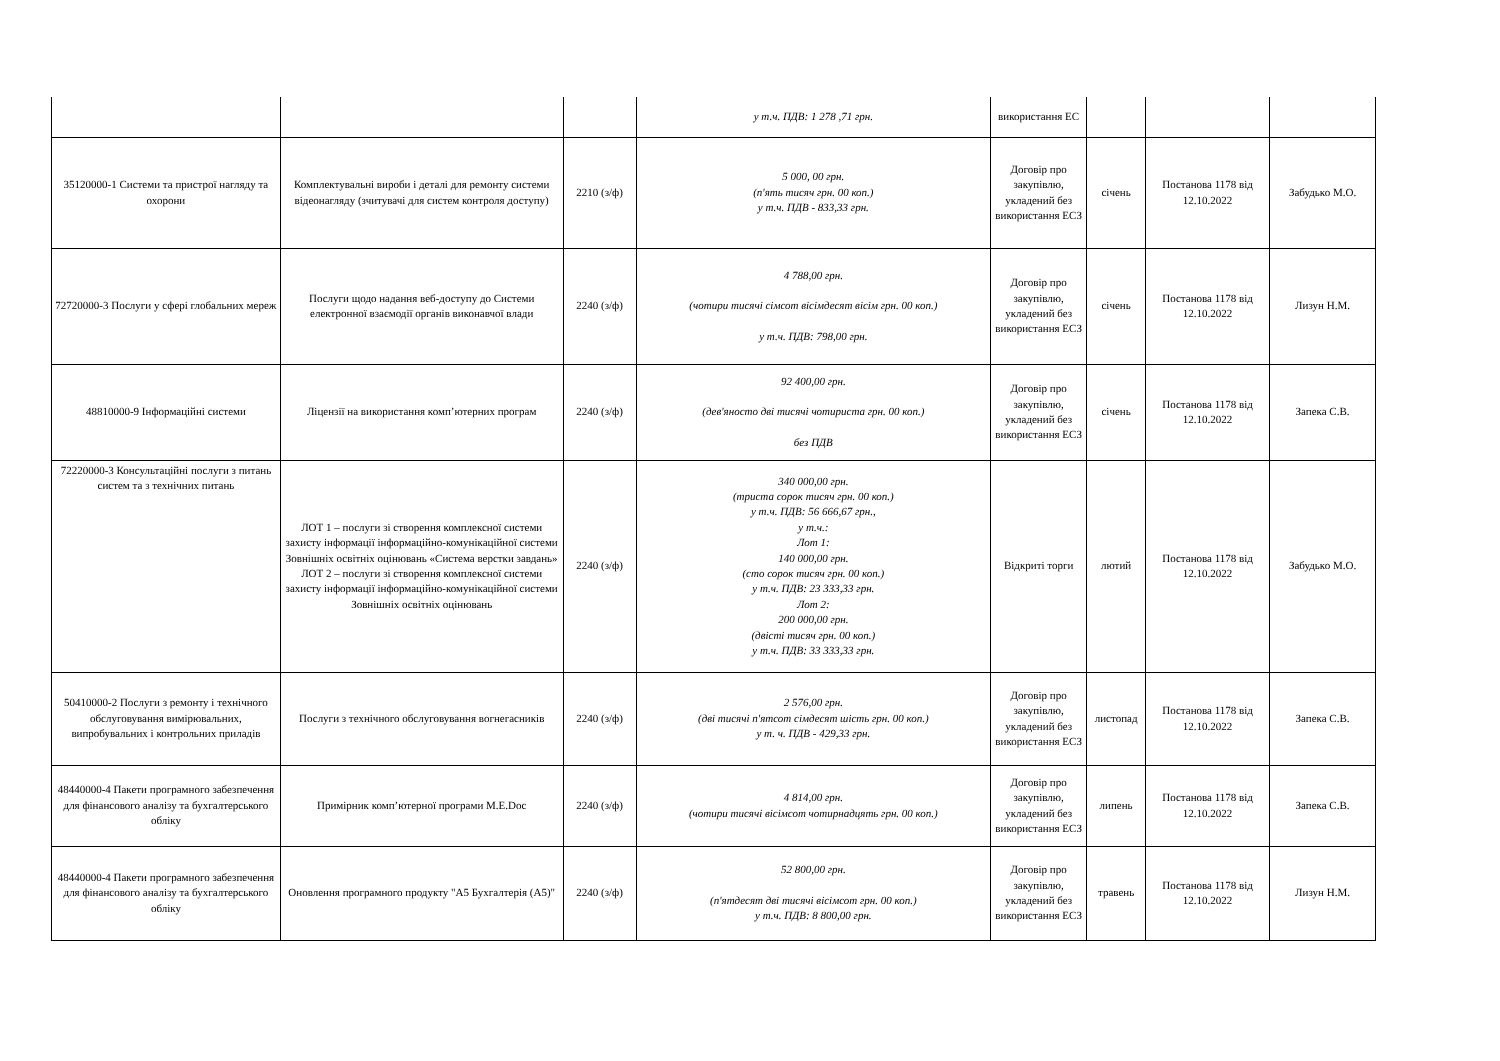| | | | у т.ч. ПДВ: 1 278 ,71 грн. | використання ЕС | | | |
| 35120000-1 Системи та пристрої нагляду та охорони | Комплектувальні вироби і деталі для ремонту системи відеонагляду (зчитувачі для систем контроля доступу) | 2210 (з/ф) | 5 000, 00 грн. (п'ять тисяч грн. 00 коп.) у т.ч. ПДВ - 833,33 грн. | Договір про закупівлю, укладений без використання ЕСЗ | січень | Постанова 1178 від 12.10.2022 | Забудько М.О. |
| 72720000-3 Послуги у сфері глобальних мереж | Послуги щодо надання веб-доступу до Системи електронної взаємодії органів виконавчої влади | 2240 (з/ф) | 4 788,00 грн. (чотири тисячі сімсот вісімдесят вісім грн. 00 коп.) у т.ч. ПДВ: 798,00 грн. | Договір про закупівлю, укладений без використання ЕСЗ | січень | Постанова 1178 від 12.10.2022 | Лизун Н.М. |
| 48810000-9 Інформаційні системи | Ліцензії на використання комп’ютерних програм | 2240 (з/ф) | 92 400,00 грн. (дев'яносто дві тисячі чотириста грн. 00 коп.) без ПДВ | Договір про закупівлю, укладений без використання ЕСЗ | січень | Постанова 1178 від 12.10.2022 | Запека С.В. |
| 72220000-3 Консультаційні послуги з питань систем та з технічних питань | ЛОТ 1 – послуги зі створення комплексної системи захисту інформації інформаційно-комунікаційної системи Зовнішніх освітніх оцінювань «Система верстки завдань» ЛОТ 2 – послуги зі створення комплексної системи захисту інформації інформаційно-комунікаційної системи Зовнішніх освітніх оцінювань | 2240 (з/ф) | 340 000,00 грн. (триста сорок тисяч грн. 00 коп.) у т.ч. ПДВ: 56 666,67 грн., у т.ч.: Лот 1: 140 000,00 грн. (сто сорок тисяч грн. 00 коп.) у т.ч. ПДВ: 23 333,33 грн. Лот 2: 200 000,00 грн. (двісті тисяч грн. 00 коп.) у т.ч. ПДВ: 33 333,33 грн. | Відкриті торги | лютий | Постанова 1178 від 12.10.2022 | Забудько М.О. |
| 50410000-2 Послуги з ремонту і технічного обслуговування вимірювальних, випробувальних і контрольних приладів | Послуги з технічного обслуговування вогнегасників | 2240 (з/ф) | 2 576,00 грн. (дві тисячі п'ятсот сімдесят шість грн. 00 коп.) у т. ч. ПДВ - 429,33 грн. | Договір про закупівлю, укладений без використання ЕСЗ | листопад | Постанова 1178 від 12.10.2022 | Запека С.В. |
| 48440000-4 Пакети програмного забезпечення для фінансового аналізу та бухгалтерського обліку | Примірник комп’ютерної програми M.E.Doc | 2240 (з/ф) | 4 814,00 грн. (чотири тисячі вісімсот чотирнадцять грн. 00 коп.) | Договір про закупівлю, укладений без використання ЕСЗ | липень | Постанова 1178 від 12.10.2022 | Запека С.В. |
| 48440000-4 Пакети програмного забезпечення для фінансового аналізу та бухгалтерського обліку | Оновлення програмного продукту "А5 Бухгалтерія (А5)" | 2240 (з/ф) | 52 800,00 грн. (п'ятдесят дві тисячі вісімсот грн. 00 коп.) у т.ч. ПДВ: 8 800,00 грн. | Договір про закупівлю, укладений без використання ЕСЗ | травень | Постанова 1178 від 12.10.2022 | Лизун Н.М. |